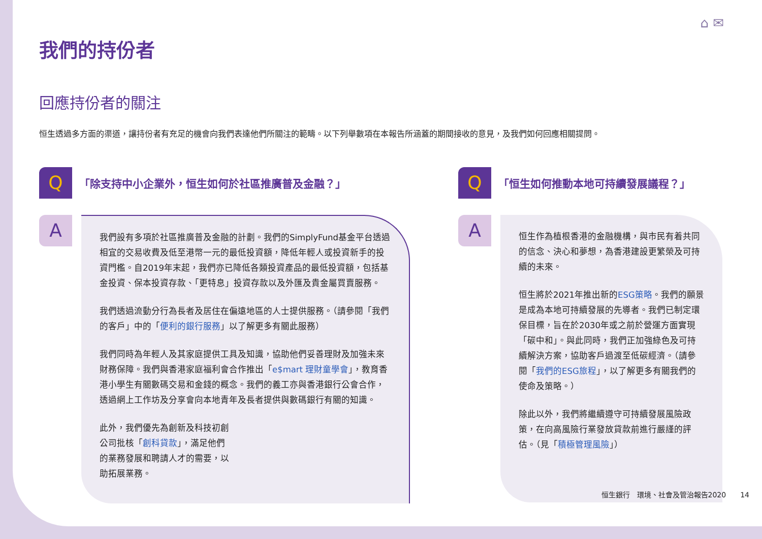⌂ ✉
我們的持份者
回應持份者的關注
恒生透過多方面的渠道，讓持份者有充足的機會向我們表達他們所關注的範疇。以下列舉數項在本報告所涵蓋的期間接收的意見，及我們如何回應相關提問。
Q
「除支持中小企業外，恒生如何於社區推廣普及金融？」
A
我們設有多項於社區推廣普及金融的計劃。我們的SimplyFund基金平台透過相宜的交易收費及低至港幣一元的最低投資額，降低年輕人或投資新手的投資門檻。自2019年末起，我們亦已降低各類投資產品的最低投資額，包括基金投資、保本投資存款、「更特息」投資存款以及外匯及貴金屬買賣服務。
我們透過流動分行為長者及居住在偏遠地區的人士提供服務。（請參閱「我們的客戶」中的「便利的銀行服務」以了解更多有關此服務）
我們同時為年輕人及其家庭提供工具及知識，協助他們妥善理財及加強未來財務保障。我們與香港家庭福利會合作推出「e$mart 理財童學會」，教育香港小學生有關數碼交易和金錢的概念。我們的義工亦與香港銀行公會合作，透過網上工作坊及分享會向本地青年及長者提供與數碼銀行有關的知識。
此外，我們優先為創新及科技初創公司批核「創科貸款」，滿足他們的業務發展和聘請人才的需要，以助拓展業務。
Q
「恒生如何推動本地可持續發展議程？」
A
恒生作為植根香港的金融機構，與市民有着共同的信念、決心和夢想，為香港建設更繁榮及可持續的未來。
恒生將於2021年推出新的ESG策略。我們的願景是成為本地可持續發展的先導者。我們已制定環保目標，旨在於2030年或之前於營運方面實現「碳中和」。與此同時，我們正加強綠色及可持續解決方案，協助客戶過渡至低碳經濟。（請參閱「我們的ESG旅程」，以了解更多有關我們的使命及策略。）
除此以外，我們將繼續遵守可持續發展風險政策，在向高風險行業發放貸款前進行嚴謹的評估。（見「積極管理風險」）
恒生銀行　環境、社會及管治報告2020　　14